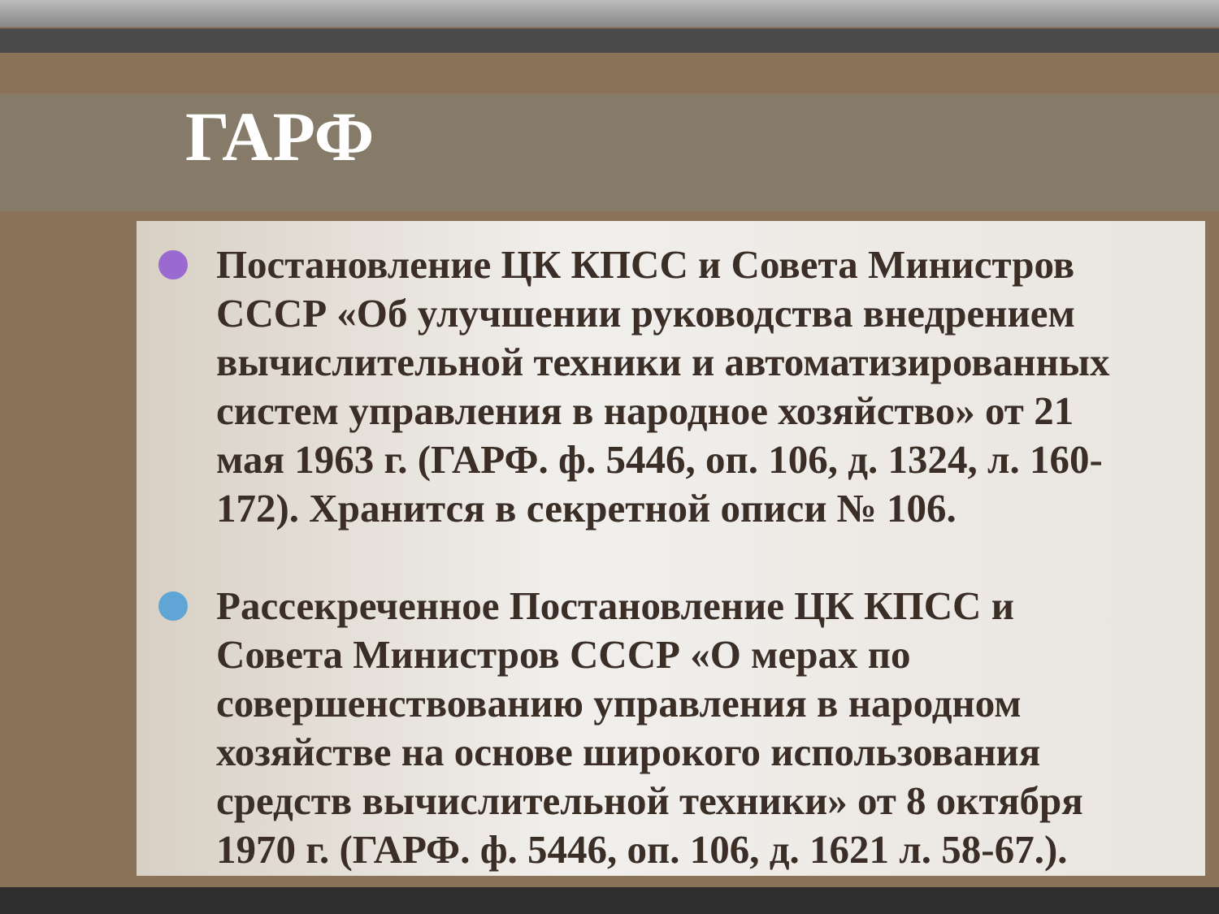ГАРФ
Постановление ЦК КПСС и Совета Министров СССР «Об улучшении руководства внедрением вычислительной техники и автоматизированных систем управления в народное хозяйство» от 21 мая 1963 г. (ГАРФ. ф. 5446, оп. 106, д. 1324, л. 160-172). Хранится в секретной описи № 106.
Рассекреченное Постановление ЦК КПСС и Совета Министров СССР «О мерах по совершенствованию управления в народном хозяйстве на основе широкого использования средств вычислительной техники» от 8 октября 1970 г. (ГАРФ. ф. 5446, оп. 106, д. 1621 л. 58-67.).